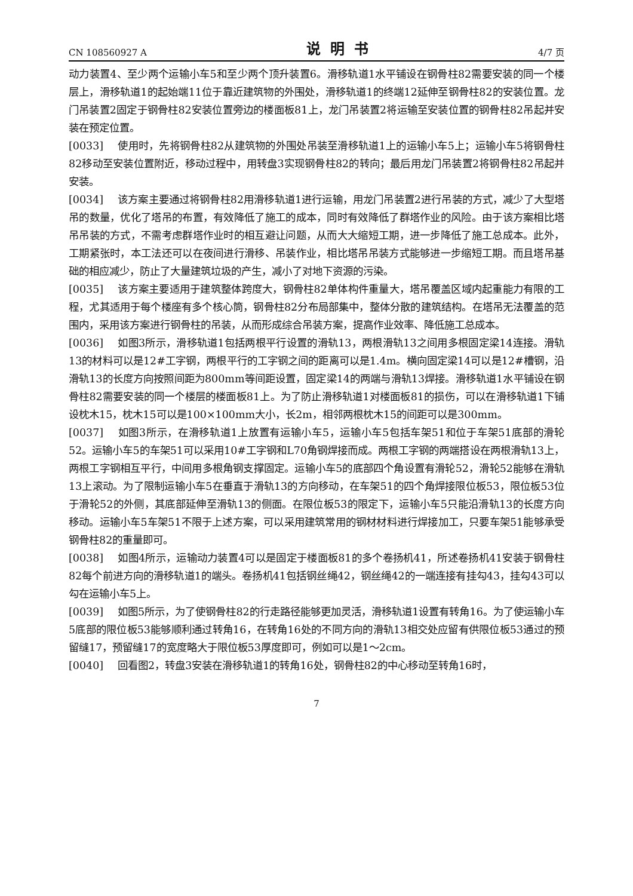CN 108560927 A 说明书 4/7 页
动力装置4、至少两个运输小车5和至少两个顶升装置6。滑移轨道1水平铺设在钢骨柱82需要安装的同一个楼层上，滑移轨道1的起始端11位于靠近建筑物的外围处，滑移轨道1的终端12延伸至钢骨柱82的安装位置。龙门吊装置2固定于钢骨柱82安装位置旁边的楼面板81上，龙门吊装置2将运输至安装位置的钢骨柱82吊起并安装在预定位置。
[0033] 使用时，先将钢骨柱82从建筑物的外围处吊装至滑移轨道1上的运输小车5上；运输小车5将钢骨柱82移动至安装位置附近，移动过程中，用转盘3实现钢骨柱82的转向；最后用龙门吊装置2将钢骨柱82吊起并安装。
[0034] 该方案主要通过将钢骨柱82用滑移轨道1进行运输，用龙门吊装置2进行吊装的方式，减少了大型塔吊的数量，优化了塔吊的布置，有效降低了施工的成本，同时有效降低了群塔作业的风险。由于该方案相比塔吊吊装的方式，不需考虑群塔作业时的相互避让问题，从而大大缩短工期，进一步降低了施工总成本。此外，工期紧张时，本工法还可以在夜间进行滑移、吊装作业，相比塔吊吊装方式能够进一步缩短工期。而且塔吊基础的相应减少，防止了大量建筑垃圾的产生，减小了对地下资源的污染。
[0035] 该方案主要适用于建筑整体跨度大，钢骨柱82单体构件重量大，塔吊覆盖区域内起重能力有限的工程，尤其适用于每个楼座有多个核心筒，钢骨柱82分布局部集中，整体分散的建筑结构。在塔吊无法覆盖的范围内，采用该方案进行钢骨柱的吊装，从而形成综合吊装方案，提高作业效率、降低施工总成本。
[0036] 如图3所示，滑移轨道1包括两根平行设置的滑轨13，两根滑轨13之间用多根固定梁14连接。滑轨13的材料可以是12#工字钢，两根平行的工字钢之间的距离可以是1.4m。横向固定梁14可以是12#槽钢，沿滑轨13的长度方向按照间距为800mm等间距设置，固定梁14的两端与滑轨13焊接。滑移轨道1水平铺设在钢骨柱82需要安装的同一个楼层的楼面板81上。为了防止滑移轨道1对楼面板81的损伤，可以在滑移轨道1下铺设枕木15，枕木15可以是100×100mm大小，长2m，相邻两根枕木15的间距可以是300mm。
[0037] 如图3所示，在滑移轨道1上放置有运输小车5，运输小车5包括车架51和位于车架51底部的滑轮52。运输小车5的车架51可以采用10#工字钢和L70角钢焊接而成。两根工字钢的两端搭设在两根滑轨13上，两根工字钢相互平行，中间用多根角钢支撑固定。运输小车5的底部四个角设置有滑轮52，滑轮52能够在滑轨13上滚动。为了限制运输小车5在垂直于滑轨13的方向移动，在车架51的四个角焊接限位板53，限位板53位于滑轮52的外侧，其底部延伸至滑轨13的侧面。在限位板53的限定下，运输小车5只能沿滑轨13的长度方向移动。运输小车5车架51不限于上述方案，可以采用建筑常用的钢材材料进行焊接加工，只要车架51能够承受钢骨柱82的重量即可。
[0038] 如图4所示，运输动力装置4可以是固定于楼面板81的多个卷扬机41，所述卷扬机41安装于钢骨柱82每个前进方向的滑移轨道1的端头。卷扬机41包括钢丝绳42，钢丝绳42的一端连接有挂勾43，挂勾43可以勾在运输小车5上。
[0039] 如图5所示，为了使钢骨柱82的行走路径能够更加灵活，滑移轨道1设置有转角16。为了使运输小车5底部的限位板53能够顺利通过转角16，在转角16处的不同方向的滑轨13相交处应留有供限位板53通过的预留缝17，预留缝17的宽度略大于限位板53厚度即可，例如可以是1～2cm。
[0040] 回看图2，转盘3安装在滑移轨道1的转角16处，钢骨柱82的中心移动至转角16时，
7